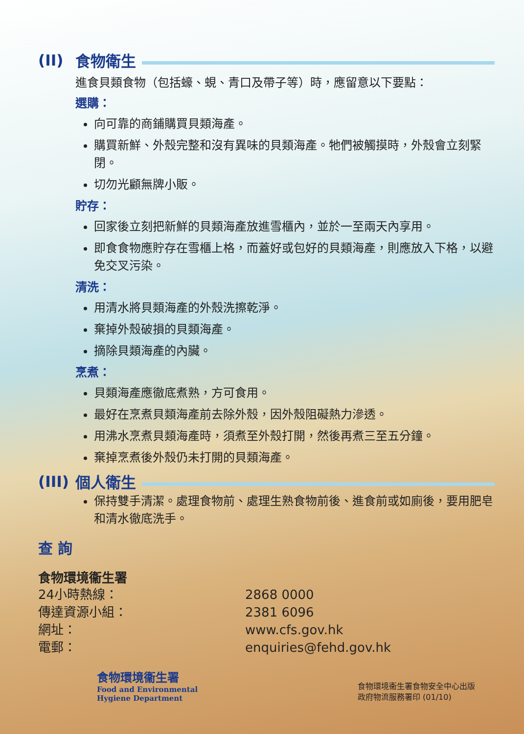(II) 食物衛生
進食貝類食物（包括蠔、蜆、青口及帶子等）時，應留意以下要點：
選購：
向可靠的商鋪購買貝類海產。
購買新鮮、外殼完整和沒有異味的貝類海產。牠們被觸摸時，外殼會立刻緊閉。
切勿光顧無牌小販。
貯存：
回家後立刻把新鮮的貝類海產放進雪櫃內，並於一至兩天內享用。
即食食物應貯存在雪櫃上格，而蓋好或包好的貝類海產，則應放入下格，以避免交叉污染。
清洗：
用清水將貝類海產的外殼洗擦乾淨。
棄掉外殼破損的貝類海產。
摘除貝類海產的內臟。
烹煮：
貝類海產應徹底煮熟，方可食用。
最好在烹煮貝類海產前去除外殼，因外殼阻礙熱力滲透。
用沸水烹煮貝類海產時，須煮至外殼打開，然後再煮三至五分鐘。
棄掉烹煮後外殼仍未打開的貝類海產。
(III) 個人衛生
保持雙手清潔。處理食物前、處理生熟食物前後、進食前或如廁後，要用肥皂和清水徹底洗手。
查 詢
食物環境衞生署
24小時熱線： 2868 0000 傳達資源小組： 2381 6096 網址： www.cfs.gov.hk 電郵： enquiries@fehd.gov.hk
食物環境衞生署
Food and Environmental
Hygiene Department
食物環境衞生署食物安全中心出版
政府物流服務署印 (01/10)